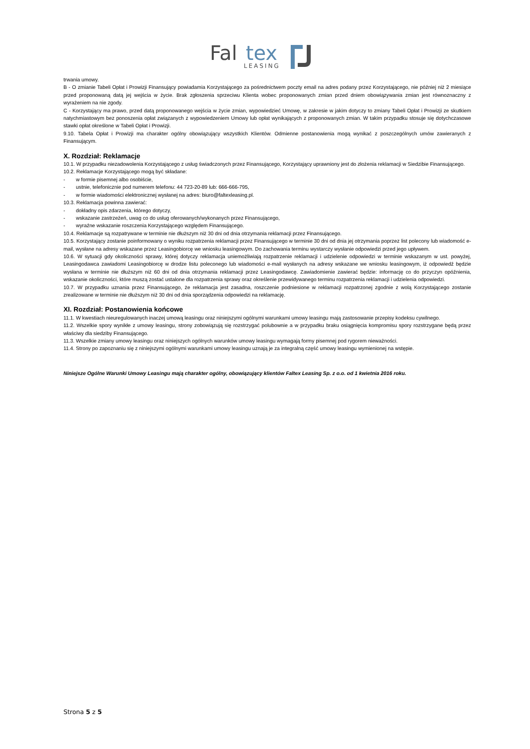Fal
tex
LEASING
trwania umowy.
B - O zmianie Tabeli Opłat i Prowizji Finansujący powiadamia Korzystającego za pośrednictwem poczty email na adres podany przez Korzystającego, nie później niż 2 miesiące przed proponowaną datą jej wejścia w życie. Brak zgłoszenia sprzeciwu Klienta wobec proponowanych zmian przed dniem obowiązywania zmian jest równoznaczny z wyrażeniem na nie zgody.
C - Korzystający ma prawo, przed datą proponowanego wejścia w życie zmian, wypowiedzieć Umowę, w zakresie w jakim dotyczy to zmiany Tabeli Opłat i Prowizji ze skutkiem natychmiastowym bez ponoszenia opłat związanych z wypowiedzeniem Umowy lub opłat wynikających z proponowanych zmian. W takim przypadku stosuje się dotychczasowe stawki opłat określone w Tabeli Opłat i Prowizji.
9.10. Tabela Opłat i Prowizji ma charakter ogólny obowiązujący wszystkich Klientów. Odmienne postanowienia mogą wynikać z poszczególnych umów zawieranych z Finansującym.
X. Rozdział: Reklamacje
10.1. W przypadku niezadowolenia Korzystającego z usług świadczonych przez Finansującego, Korzystający uprawniony jest do złożenia reklamacji w Siedzibie Finansującego.
10.2. Reklamacje Korzystającego mogą być składane:
- w formie pisemnej albo osobiście,
- ustnie, telefonicznie pod numerem telefonu: 44 723-20-89 lub: 666-666-795,
- w formie wiadomości elektronicznej wysłanej na adres: biuro@faltexleasing.pl.
10.3. Reklamacja powinna zawierać:
- dokładny opis zdarzenia, którego dotyczy,
- wskazanie zastrzeżeń, uwag co do usług oferowanych/wykonanych przez Finansującego,
- wyraźne wskazanie roszczenia Korzystającego względem Finansującego.
10.4. Reklamacje są rozpatrywane w terminie nie dłuższym niż 30 dni od dnia otrzymania reklamacji przez Finansującego.
10.5. Korzystający zostanie poinformowany o wyniku rozpatrzenia reklamacji przez Finansującego w terminie 30 dni od dnia jej otrzymania poprzez list polecony lub wiadomość e-mail, wysłane na adresy wskazane przez Leasingobiorcę we wniosku leasingowym. Do zachowania terminu wystarczy wysłanie odpowiedzi przed jego upływem.
10.6. W sytuacji gdy okoliczności sprawy, której dotyczy reklamacja uniemożliwiają rozpatrzenie reklamacji i udzielenie odpowiedzi w terminie wskazanym w ust. powyżej, Leasingodawca zawiadomi Leasingobiorcę w drodze listu poleconego lub wiadomości e-mail wysłanych na adresy wskazane we wniosku leasingowym, iż odpowiedź będzie wysłana w terminie nie dłuższym niż 60 dni od dnia otrzymania reklamacji przez Leasingodawcę. Zawiadomienie zawierać będzie: informację co do przyczyn opóźnienia, wskazanie okoliczności, które muszą zostać ustalone dla rozpatrzenia sprawy oraz określenie przewidywanego terminu rozpatrzenia reklamacji i udzielenia odpowiedzi.
10.7. W przypadku uznania przez Finansującego, że reklamacja jest zasadna, roszczenie podniesione w reklamacji rozpatrzonej zgodnie z wolą Korzystającego zostanie zrealizowane w terminie nie dłuższym niż 30 dni od dnia sporządzenia odpowiedzi na reklamację.
XI. Rozdział: Postanowienia końcowe
11.1. W kwestiach nieuregulowanych inaczej umową leasingu oraz niniejszymi ogólnymi warunkami umowy leasingu mają zastosowanie przepisy kodeksu cywilnego.
11.2. Wszelkie spory wynikłe z umowy leasingu, strony zobowiązują się rozstrzygać polubownie a w przypadku braku osiągnięcia kompromisu spory rozstrzygane będą przez właściwy dla siedziby Finansującego.
11.3. Wszelkie zmiany umowy leasingu oraz niniejszych ogólnych warunków umowy leasingu wymagają formy pisemnej pod rygorem nieważności.
11.4. Strony po zapoznaniu się z niniejszymi ogólnymi warunkami umowy leasingu uznają je za integralną część umowy leasingu wymienionej na wstępie.
Niniejsze Ogólne Warunki Umowy Leasingu mają charakter ogólny, obowiązujący klientów Faltex Leasing Sp. z o.o. od 1 kwietnia 2016 roku.
Strona 5 z 5